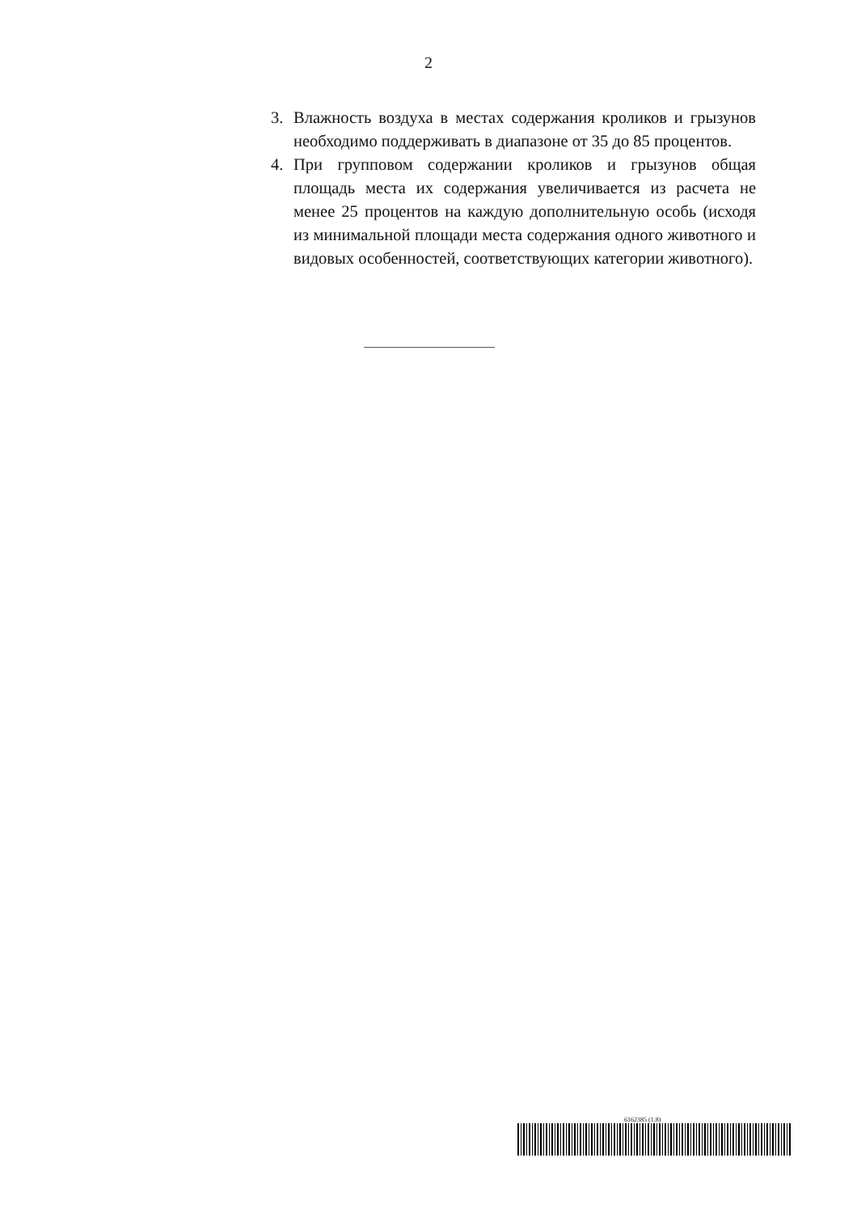2
3. Влажность воздуха в местах содержания кроликов и грызунов необходимо поддерживать в диапазоне от 35 до 85 процентов.
4. При групповом содержании кроликов и грызунов общая площадь места их содержания увеличивается из расчета не менее 25 процентов на каждую дополнительную особь (исходя из минимальной площади места содержания одного животного и видовых особенностей, соответствующих категории животного).
6162385 (1.8)